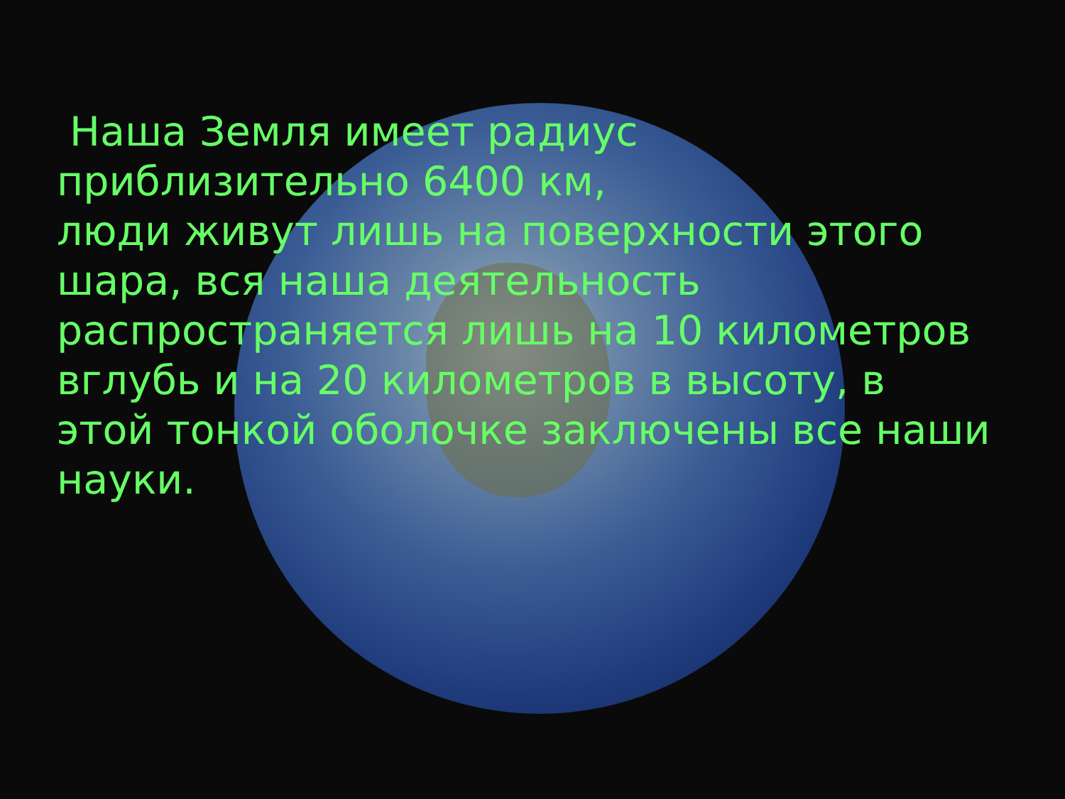Наша Земля имеет радиус приблизительно 6400 км,
люди живут лишь на поверхности этого шара, вся наша деятельность распространяется лишь на 10 километров вглубь и на 20 километров в высоту, в этой тонкой оболочке заключены все наши науки.